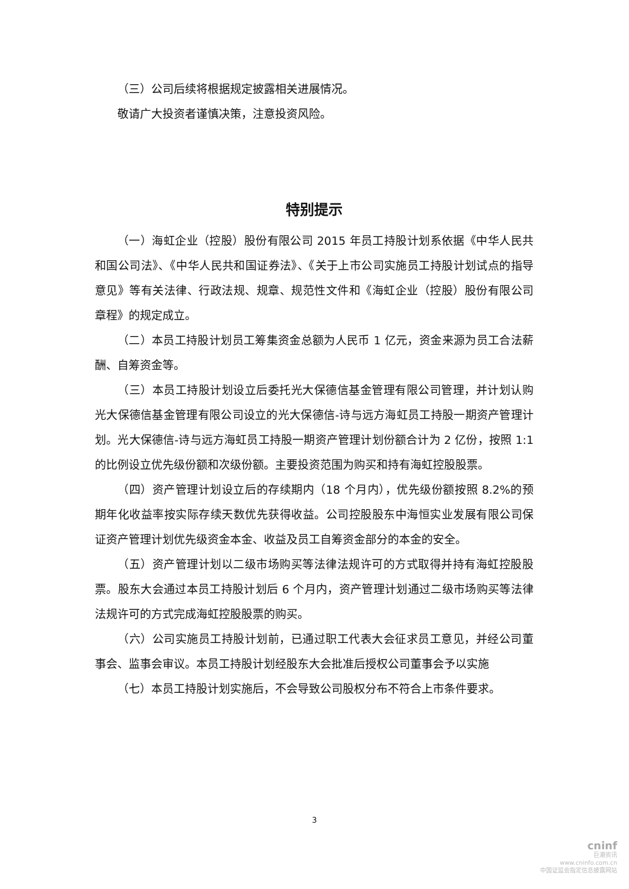（三）公司后续将根据规定披露相关进展情况。
敬请广大投资者谨慎决策，注意投资风险。
特别提示
（一）海虹企业（控股）股份有限公司 2015 年员工持股计划系依据《中华人民共和国公司法》、《中华人民共和国证券法》、《关于上市公司实施员工持股计划试点的指导意见》等有关法律、行政法规、规章、规范性文件和《海虹企业（控股）股份有限公司章程》的规定成立。
（二）本员工持股计划员工筹集资金总额为人民币 1 亿元，资金来源为员工合法薪酬、自筹资金等。
（三）本员工持股计划设立后委托光大保德信基金管理有限公司管理，并计划认购光大保德信基金管理有限公司设立的光大保德信-诗与远方海虹员工持股一期资产管理计划。光大保德信-诗与远方海虹员工持股一期资产管理计划份额合计为 2 亿份，按照 1:1 的比例设立优先级份额和次级份额。主要投资范围为购买和持有海虹控股股票。
（四）资产管理计划设立后的存续期内（18 个月内），优先级份额按照 8.2%的预期年化收益率按实际存续天数优先获得收益。公司控股股东中海恒实业发展有限公司保证资产管理计划优先级资金本金、收益及员工自筹资金部分的本金的安全。
（五）资产管理计划以二级市场购买等法律法规许可的方式取得并持有海虹控股股票。股东大会通过本员工持股计划后 6 个月内，资产管理计划通过二级市场购买等法律法规许可的方式完成海虹控股股票的购买。
（六）公司实施员工持股计划前，已通过职工代表大会征求员工意见，并经公司董事会、监事会审议。本员工持股计划经股东大会批准后授权公司董事会予以实施
（七）本员工持股计划实施后，不会导致公司股权分布不符合上市条件要求。
3
cninf
巨潮资讯
www.cninfo.com.cn
中国证监会指定信息披露网站